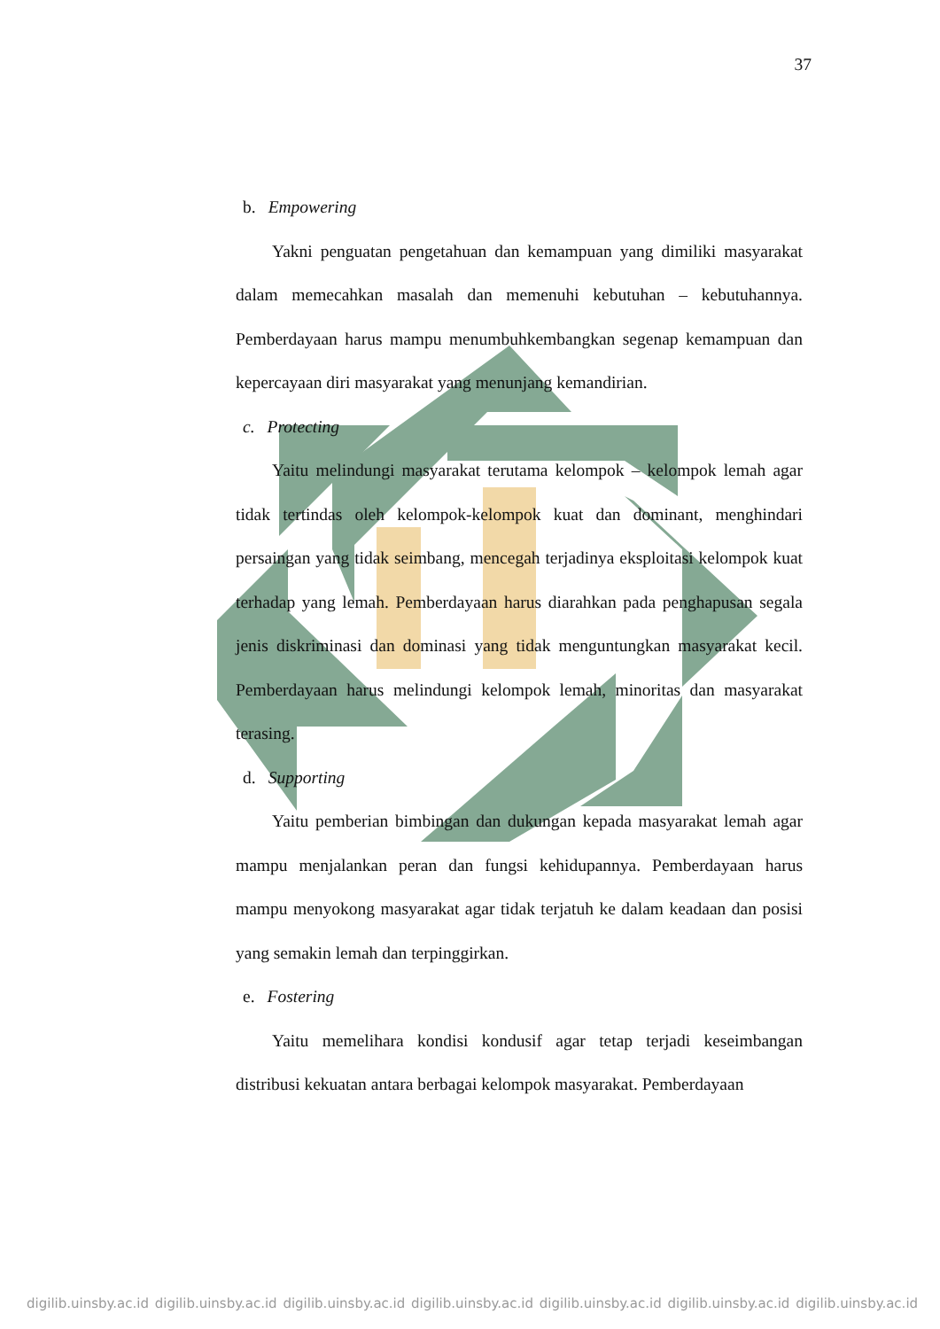37
b. Empowering
Yakni penguatan pengetahuan dan kemampuan yang dimiliki masyarakat dalam memecahkan masalah dan memenuhi kebutuhan – kebutuhannya. Pemberdayaan harus mampu menumbuhkembangkan segenap kemampuan dan kepercayaan diri masyarakat yang menunjang kemandirian.
c. Protecting
Yaitu melindungi masyarakat terutama kelompok – kelompok lemah agar tidak tertindas oleh kelompok-kelompok kuat dan dominant, menghindari persaingan yang tidak seimbang, mencegah terjadinya eksploitasi kelompok kuat terhadap yang lemah. Pemberdayaan harus diarahkan pada penghapusan segala jenis diskriminasi dan dominasi yang tidak menguntungkan masyarakat kecil. Pemberdayaan harus melindungi kelompok lemah, minoritas dan masyarakat terasing.
d. Supporting
Yaitu pemberian bimbingan dan dukungan kepada masyarakat lemah agar mampu menjalankan peran dan fungsi kehidupannya. Pemberdayaan harus mampu menyokong masyarakat agar tidak terjatuh ke dalam keadaan dan posisi yang semakin lemah dan terpinggirkan.
e. Fostering
Yaitu memelihara kondisi kondusif agar tetap terjadi keseimbangan distribusi kekuatan antara berbagai kelompok masyarakat. Pemberdayaan
digilib.uinsby.ac.id digilib.uinsby.ac.id digilib.uinsby.ac.id digilib.uinsby.ac.id digilib.uinsby.ac.id digilib.uinsby.ac.id digilib.uinsby.ac.id